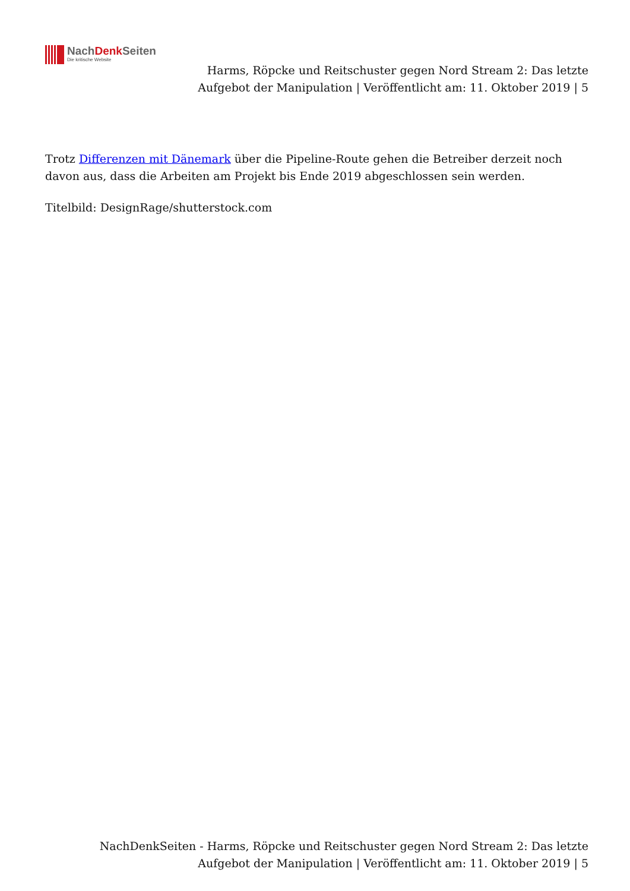NachDenk Seiten
Die kritische Website
Harms, Röpcke und Reitschuster gegen Nord Stream 2: Das letzte Aufgebot der Manipulation | Veröffentlicht am: 11. Oktober 2019 | 5
Trotz Differenzen mit Dänemark über die Pipeline-Route gehen die Betreiber derzeit noch davon aus, dass die Arbeiten am Projekt bis Ende 2019 abgeschlossen sein werden.
Titelbild: DesignRage/shutterstock.com
NachDenkSeiten - Harms, Röpcke und Reitschuster gegen Nord Stream 2: Das letzte Aufgebot der Manipulation | Veröffentlicht am: 11. Oktober 2019 | 5